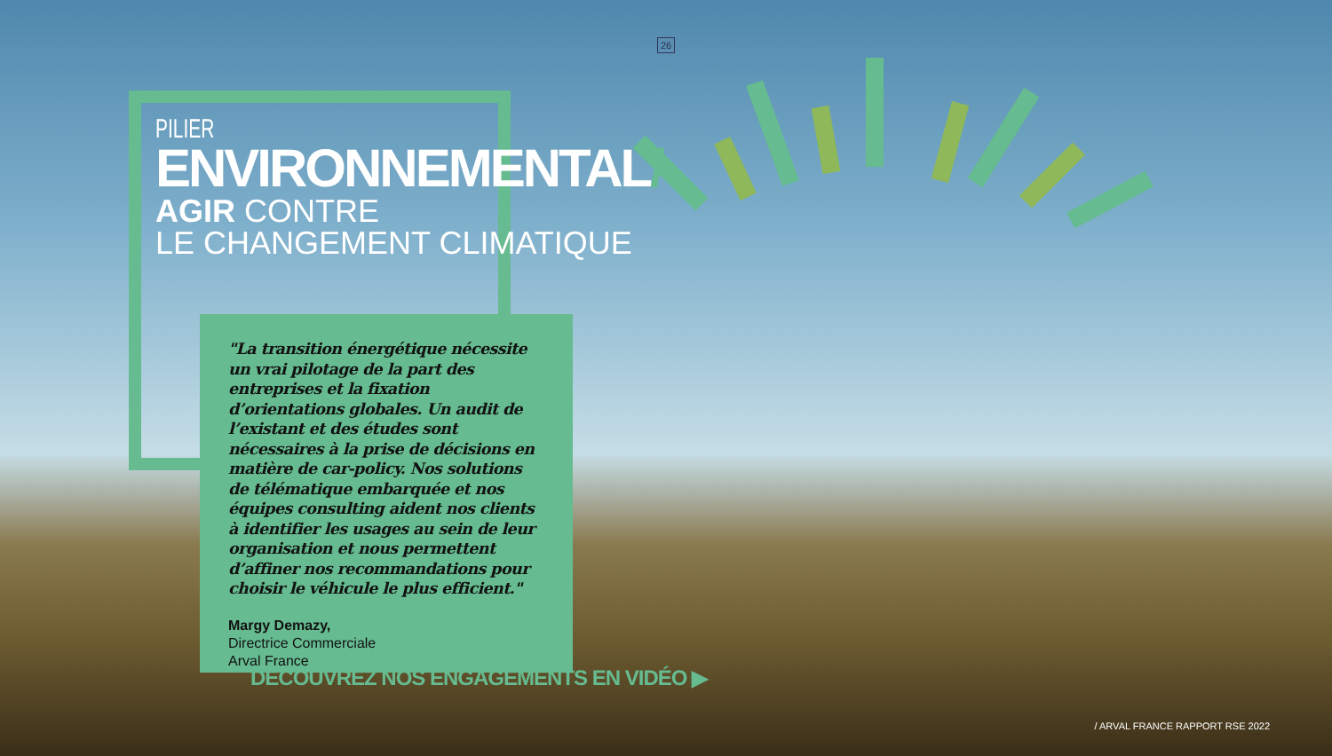26
PILIER
ENVIRONNEMENTAL/
AGIR CONTRE
LE CHANGEMENT CLIMATIQUE
"La transition énergétique nécessite un vrai pilotage de la part des entreprises et la fixation d’orientations globales. Un audit de l’existant et des études sont nécessaires à la prise de décisions en matière de car-policy. Nos solutions de télématique embarquée et nos équipes consulting aident nos clients à identifier les usages au sein de leur organisation et nous permettent d’affiner nos recommandations pour choisir le véhicule le plus efficient."
Margy Demazy,
Directrice Commerciale
Arval France
DÉCOUVREZ NOS ENGAGEMENTS EN VIDÉO ▶
/ ARVAL FRANCE RAPPORT RSE 2022